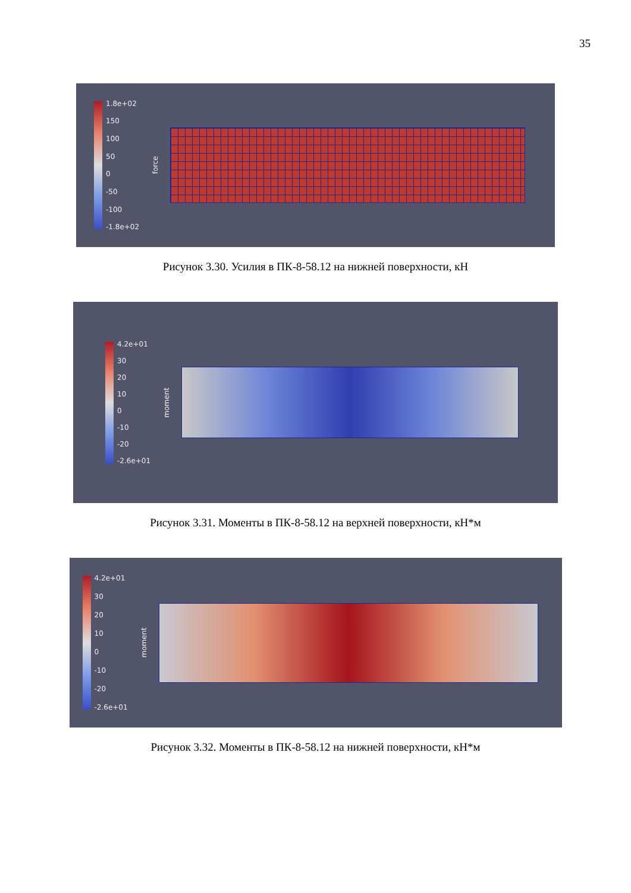35
1.8e+02
150
100
50
0
-50
-100
-1.8e+02
force
Рисунок 3.30. Усилия в ПК-8-58.12 на нижней поверхности, кН
4.2e+01
30
20
10
0
-10
-20
-2.6e+01
moment
Рисунок 3.31. Моменты в ПК-8-58.12 на верхней поверхности, кН*м
4.2e+01
30
20
10
0
-10
-20
-2.6e+01
moment
Рисунок 3.32. Моменты в ПК-8-58.12 на нижней поверхности, кН*м